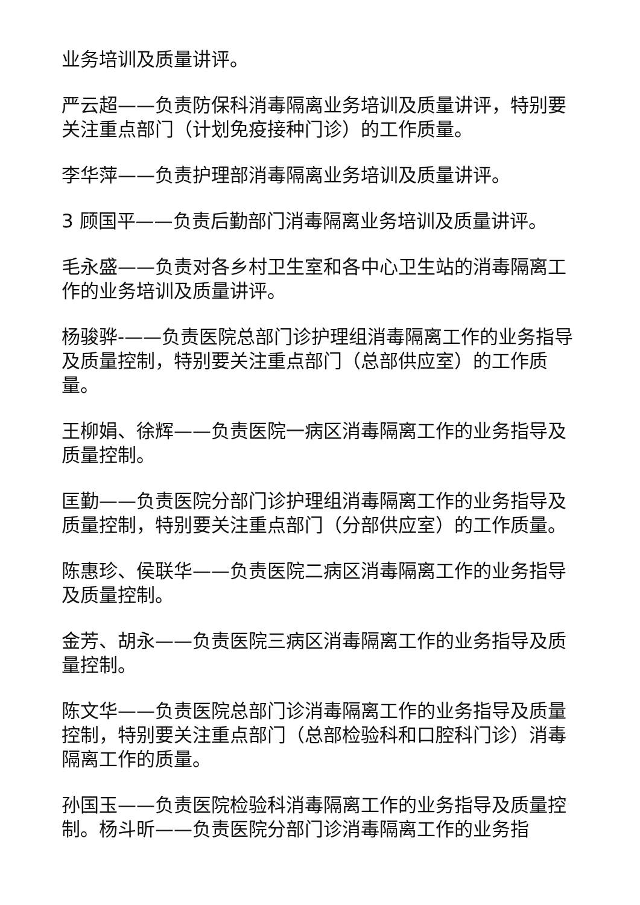业务培训及质量讲评。
严云超——负责防保科消毒隔离业务培训及质量讲评，特别要关注重点部门（计划免疫接种门诊）的工作质量。
李华萍——负责护理部消毒隔离业务培训及质量讲评。
3 顾国平——负责后勤部门消毒隔离业务培训及质量讲评。
毛永盛——负责对各乡村卫生室和各中心卫生站的消毒隔离工作的业务培训及质量讲评。
杨骏骅-——负责医院总部门诊护理组消毒隔离工作的业务指导及质量控制，特别要关注重点部门（总部供应室）的工作质量。
王柳娟、徐辉——负责医院一病区消毒隔离工作的业务指导及质量控制。
匡勤——负责医院分部门诊护理组消毒隔离工作的业务指导及质量控制，特别要关注重点部门（分部供应室）的工作质量。
陈惠珍、侯联华——负责医院二病区消毒隔离工作的业务指导及质量控制。
金芳、胡永——负责医院三病区消毒隔离工作的业务指导及质量控制。
陈文华——负责医院总部门诊消毒隔离工作的业务指导及质量控制，特别要关注重点部门（总部检验科和口腔科门诊）消毒隔离工作的质量。
孙国玉——负责医院检验科消毒隔离工作的业务指导及质量控制。杨斗昕——负责医院分部门诊消毒隔离工作的业务指